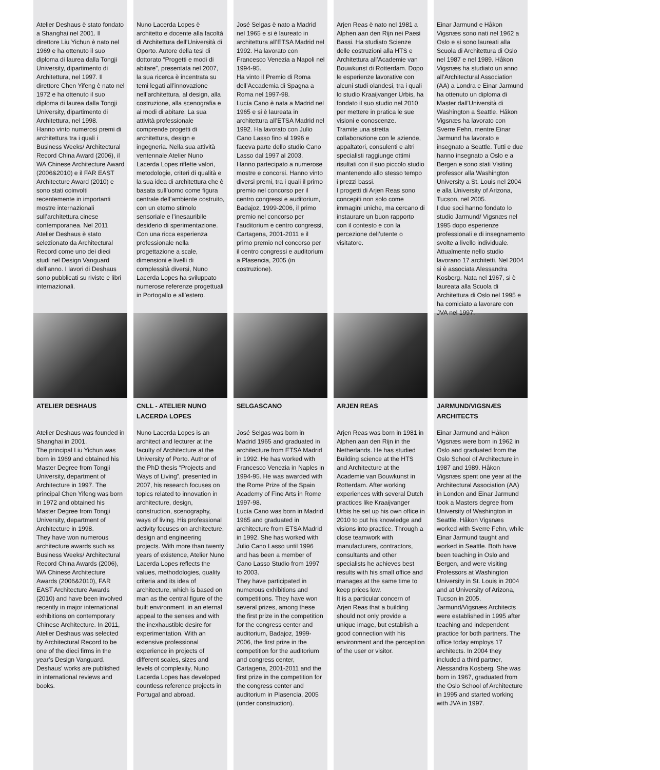Atelier Deshaus è stato fondato a Shanghai nel 2001. Il direttore Liu Yichun è nato nel 1969 e ha ottenuto il suo diploma di laurea dalla Tongji University, dipartimento di Architettura, nel 1997. Il direttore Chen Yifeng è nato nel 1972 e ha ottenuto il suo diploma di laurea dalla Tongji University, dipartimento di Architettura, nel 1998.
Hanno vinto numerosi premi di architettura tra i quali i Business Weeks/ Architectural Record China Award (2006), il WA Chinese Architecture Award (2006&2010) e il FAR EAST Architecture Award (2010) e sono stati coinvolti recentemente in importanti mostre internazionali sull’architettura cinese contemporanea. Nel 2011 Atelier Deshaus è stato selezionato da Architectural Record come uno dei dieci studi nel Design Vanguard dell’anno. I lavori di Deshaus sono pubblicati su riviste e libri internazionali.
ATELIER DESHAUS
Atelier Deshaus was founded in Shanghai in 2001.
The principal Liu Yichun was born in 1969 and obtained his Master Degree from Tongji University, department of Architecture in 1997. The principal Chen Yifeng was born in 1972 and obtained his Master Degree from Tongji University, department of Architecture in 1998.
They have won numerous architecture awards such as Business Weeks/ Architectural Record China Awards (2006), WA Chinese Architecture Awards (2006&2010), FAR EAST Architecture Awards (2010) and have been involved recently in major international exhibitions on contemporary Chinese Architecture. In 2011, Atelier Deshaus was selected by Architectural Record to be one of the dieci firms in the year’s Design Vanguard. Deshaus’ works are published in international reviews and books.
Nuno Lacerda Lopes è architetto e docente alla facoltà di Architettura dell’Università di Oporto. Autore della tesi di dottorato “Progetti e modi di abitare”, presentata nel 2007, la sua ricerca è incentrata su temi legati all’innovazione nell’architettura, al design, alla costruzione, alla scenografia e ai modi di abitare. La sua attività professionale comprende progetti di architettura, design e ingegneria. Nella sua attività ventennale Atelier Nuno Lacerda Lopes riflette valori, metodologie, criteri di qualità e la sua idea di architettura che è basata sull’uomo come figura centrale dell’ambiente costruito, con un eterno stimolo sensoriale e l’inesauribile desiderio di sperimentazione. Con una ricca esperienza professionale nella progettazione a scale, dimensioni e livelli di complessità diversi, Nuno Lacerda Lopes ha sviluppato numerose referenze progettuali in Portogallo e all’estero.
CNLL - ATELIER NUNO LACERDA LOPES
Nuno Lacerda Lopes is an architect and lecturer at the faculty of Architecture at the University of Porto. Author of the PhD thesis “Projects and Ways of Living”, presented in 2007, his research focuses on topics related to innovation in architecture, design, construction, scenography, ways of living. His professional activity focuses on architecture, design and engineering projects. With more than twenty years of existence, Atelier Nuno Lacerda Lopes reflects the values, methodologies, quality criteria and its idea of architecture, which is based on man as the central figure of the built environment, in an eternal appeal to the senses and with the inexhaustible desire for experimentation. With an extensive professional experience in projects of different scales, sizes and levels of complexity, Nuno Lacerda Lopes has developed countless reference projects in Portugal and abroad.
José Selgas è nato a Madrid nel 1965 e si è laureato in architettura all’ETSA Madrid nel 1992. Ha lavorato con Francesco Venezia a Napoli nel 1994-95.
Ha vinto il Premio di Roma dell’Accademia di Spagna a Roma nel 1997-98.
Lucía Cano è nata a Madrid nel 1965 e si è laureata in architettura all’ETSA Madrid nel 1992. Ha lavorato con Julio Cano Lasso fino al 1996 e faceva parte dello studio Cano Lasso dal 1997 al 2003.
Hanno partecipato a numerose mostre e concorsi. Hanno vinto diversi premi, tra i quali il primo premio nel concorso per il centro congressi e auditorium, Badajoz, 1999-2006, il primo premio nel concorso per l’auditorium e centro congressi, Cartagena, 2001-2011 e il primo premio nel concorso per il centro congressi e auditorium a Plasencia, 2005 (in costruzione).
SELGASCANO
José Selgas was born in Madrid 1965 and graduated in architecture from ETSA Madrid in 1992. He has worked with Francesco Venezia in Naples in 1994-95. He was awarded with the Rome Prize of the Spain Academy of Fine Arts in Rome 1997-98.
Lucía Cano was born in Madrid 1965 and graduated in architecture from ETSA Madrid in 1992. She has worked with Julio Cano Lasso until 1996 and has been a member of Cano Lasso Studio from 1997 to 2003.
They have participated in numerous exhibitions and competitions. They have won several prizes, among these the first prize in the competition for the congress center and auditorium, Badajoz, 1999-2006, the first prize in the competition for the auditorium and congress center, Cartagena, 2001-2011 and the first prize in the competition for the congress center and auditorium in Plasencia, 2005 (under construction).
Arjen Reas è nato nel 1981 a Alphen aan den Rijn nei Paesi Bassi. Ha studiato Scienze delle costruzioni alla HTS e Architettura all’Academie van Bouwkunst di Rotterdam. Dopo le esperienze lavorative con alcuni studi olandesi, tra i quali lo studio Kraaijvanger Urbis, ha fondato il suo studio nel 2010 per mettere in pratica le sue visioni e conoscenze.
Tramite una stretta collaborazione con le aziende, appaltatori, consulenti e altri specialisti raggiunge ottimi risultati con il suo piccolo studio mantenendo allo stesso tempo i prezzi bassi.
I progetti di Arjen Reas sono concepiti non solo come immagini uniche, ma cercano di instaurare un buon rapporto con il contesto e con la percezione dell’utente o visitatore.
ARJEN REAS
Arjen Reas was born in 1981 in Alphen aan den Rijn in the Netherlands. He has studied Building science at the HTS and Architecture at the Academie van Bouwkunst in Rotterdam. After working experiences with several Dutch practices like Kraaijvanger Urbis he set up his own office in 2010 to put his knowledge and visions into practice. Through a close teamwork with manufacturers, contractors, consultants and other specialists he achieves best results with his small office and manages at the same time to keep prices low.
It is a particular concern of Arjen Reas that a building should not only provide a unique image, but establish a good connection with his environment and the perception of the user or visitor.
Einar Jarmund e Håkon Vigsnæs sono nati nel 1962 a Oslo e si sono laureati alla Scuola di Architettura di Oslo nel 1987 e nel 1989. Håkon Vigsnæs ha studiato un anno all’Architectural Association (AA) a Londra e Einar Jarmund ha ottenuto un diploma di Master dall’Università di Washington a Seattle. Håkon Vigsnæs ha lavorato con Sverre Fehn, mentre Einar Jarmund ha lavorato e insegnato a Seattle. Tutti e due hanno insegnato a Oslo e a Bergen e sono stati Visiting professor alla Washington University a St. Louis nel 2004 e alla University of Arizona, Tucson, nel 2005.
I due soci hanno fondato lo studio Jarmund/ Vigsnæs nel 1995 dopo esperienze professionali e di insegnamento svolte a livello individuale. Attualmente nello studio lavorano 17 architetti. Nel 2004 si è associata Alessandra Kosberg. Nata nel 1967, si è laureata alla Scuola di Architettura di Oslo nel 1995 e ha comiciato a lavorare con JVA nel 1997.
JARMUND/VIGSNÆS ARCHITECTS
Einar Jarmund and Håkon Vigsnæs were born in 1962 in Oslo and graduated from the Oslo School of Architecture in 1987 and 1989. Håkon Vigsnæs spent one year at the Architectural Association (AA) in London and Einar Jarmund took a Masters degree from University of Washington in Seattle. Håkon Vigsnæs worked with Sverre Fehn, while Einar Jarmund taught and worked in Seattle. Both have been teaching in Oslo and Bergen, and were visiting Professors at Washington University in St. Louis in 2004 and at University of Arizona, Tucson in 2005.
Jarmund/Vigsnæs Architects were established in 1995 after teaching and independent practice for both partners. The office today employs 17 architects. In 2004 they included a third partner, Alessandra Kosberg. She was born in 1967, graduated from the Oslo School of Architecture in 1995 and started working with JVA in 1997.